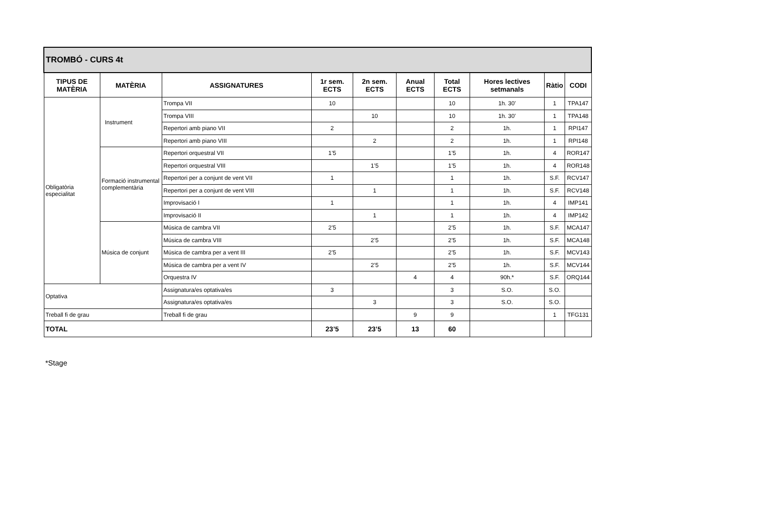| TROMBÓ - CURS 4t | | | | | | | | | |
| TIPUS DE MATÈRIA | MATÈRIA | ASSIGNATURES | 1r sem. ECTS | 2n sem. ECTS | Anual ECTS | Total ECTS | Hores lectives setmanals | Ràtio | CODI |
| Obligatòria especialitat | Instrument | Trompa VII | 10 | | | 10 | 1h. 30’ | 1 | TPA147 |
| | | Trompa VIII | | 10 | | 10 | 1h. 30’ | 1 | TPA148 |
| | | Repertori amb piano VII | 2 | | | 2 | 1h. | 1 | RPI147 |
| | | Repertori amb piano VIII | | 2 | | 2 | 1h. | 1 | RPI148 |
| | Formació instrumental complementària | Repertori orquestral VII | 1’5 | | | 1’5 | 1h. | 4 | ROR147 |
| | | Repertori orquestral VIII | | 1’5 | | 1’5 | 1h. | 4 | ROR148 |
| | | Repertori per a conjunt de vent VII | 1 | | | 1 | 1h. | S.F. | RCV147 |
| | | Repertori per a conjunt de vent VIII | | 1 | | 1 | 1h. | S.F. | RCV148 |
| | | Improvisació I | 1 | | | 1 | 1h. | 4 | IMP141 |
| | | Improvisació II | | 1 | | 1 | 1h. | 4 | IMP142 |
| | Música de conjunt | Música de cambra VII | 2’5 | | | 2’5 | 1h. | S.F. | MCA147 |
| | | Música de cambra VIII | | 2’5 | | 2’5 | 1h. | S.F. | MCA148 |
| | | Música de cambra per a vent III | 2’5 | | | 2’5 | 1h. | S.F. | MCV143 |
| | | Música de cambra per a vent IV | | 2’5 | | 2’5 | 1h. | S.F. | MCV144 |
| | | Orquestra IV | | | 4 | 4 | 90h.* | S.F. | ORQ144 |
| Optativa | | Assignatura/es optativa/es | 3 | | | 3 | S.O. | S.O. | |
| | | Assignatura/es optativa/es | | 3 | | 3 | S.O. | S.O. | |
| Treball fi de grau | | Treball fi de grau | | | 9 | 9 | | 1 | TFG131 |
| TOTAL | | | 23’5 | 23’5 | 13 | 60 | | | |
*Stage